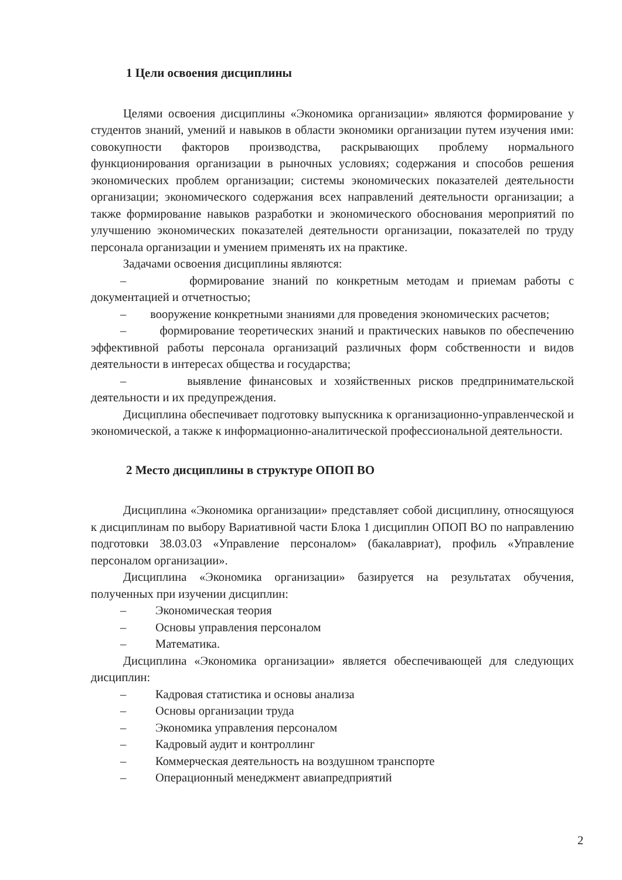1 Цели освоения дисциплины
Целями освоения дисциплины «Экономика организации» являются формирование у студентов знаний, умений и навыков в области экономики организации путем изучения ими: совокупности факторов производства, раскрывающих проблему нормального функционирования организации в рыночных условиях; содержания и способов решения экономических проблем организации; системы экономических показателей деятельности организации; экономического содержания всех направлений деятельности организации; а также формирование навыков разработки и экономического обоснования мероприятий по улучшению экономических показателей деятельности организации, показателей по труду персонала организации и умением применять их на практике.
Задачами освоения дисциплины являются:
– формирование знаний по конкретным методам и приемам работы с документацией и отчетностью;
– вооружение конкретными знаниями для проведения экономических расчетов;
– формирование теоретических знаний и практических навыков по обеспечению эффективной работы персонала организаций различных форм собственности и видов деятельности в интересах общества и государства;
– выявление финансовых и хозяйственных рисков предпринимательской деятельности и их предупреждения.
Дисциплина обеспечивает подготовку выпускника к организационно-управленческой и экономической, а также к информационно-аналитической профессиональной деятельности.
2 Место дисциплины в структуре ОПОП ВО
Дисциплина «Экономика организации» представляет собой дисциплину, относящуюся к дисциплинам по выбору Вариативной части Блока 1 дисциплин ОПОП ВО по направлению подготовки 38.03.03 «Управление персоналом» (бакалавриат), профиль «Управление персоналом организации».
Дисциплина «Экономика организации» базируется на результатах обучения, полученных при изучении дисциплин:
– Экономическая теория
– Основы управления персоналом
– Математика.
Дисциплина «Экономика организации» является обеспечивающей для следующих дисциплин:
– Кадровая статистика и основы анализа
– Основы организации труда
– Экономика управления персоналом
– Кадровый аудит и контроллинг
– Коммерческая деятельность на воздушном транспорте
– Операционный менеджмент авиапредприятий
2